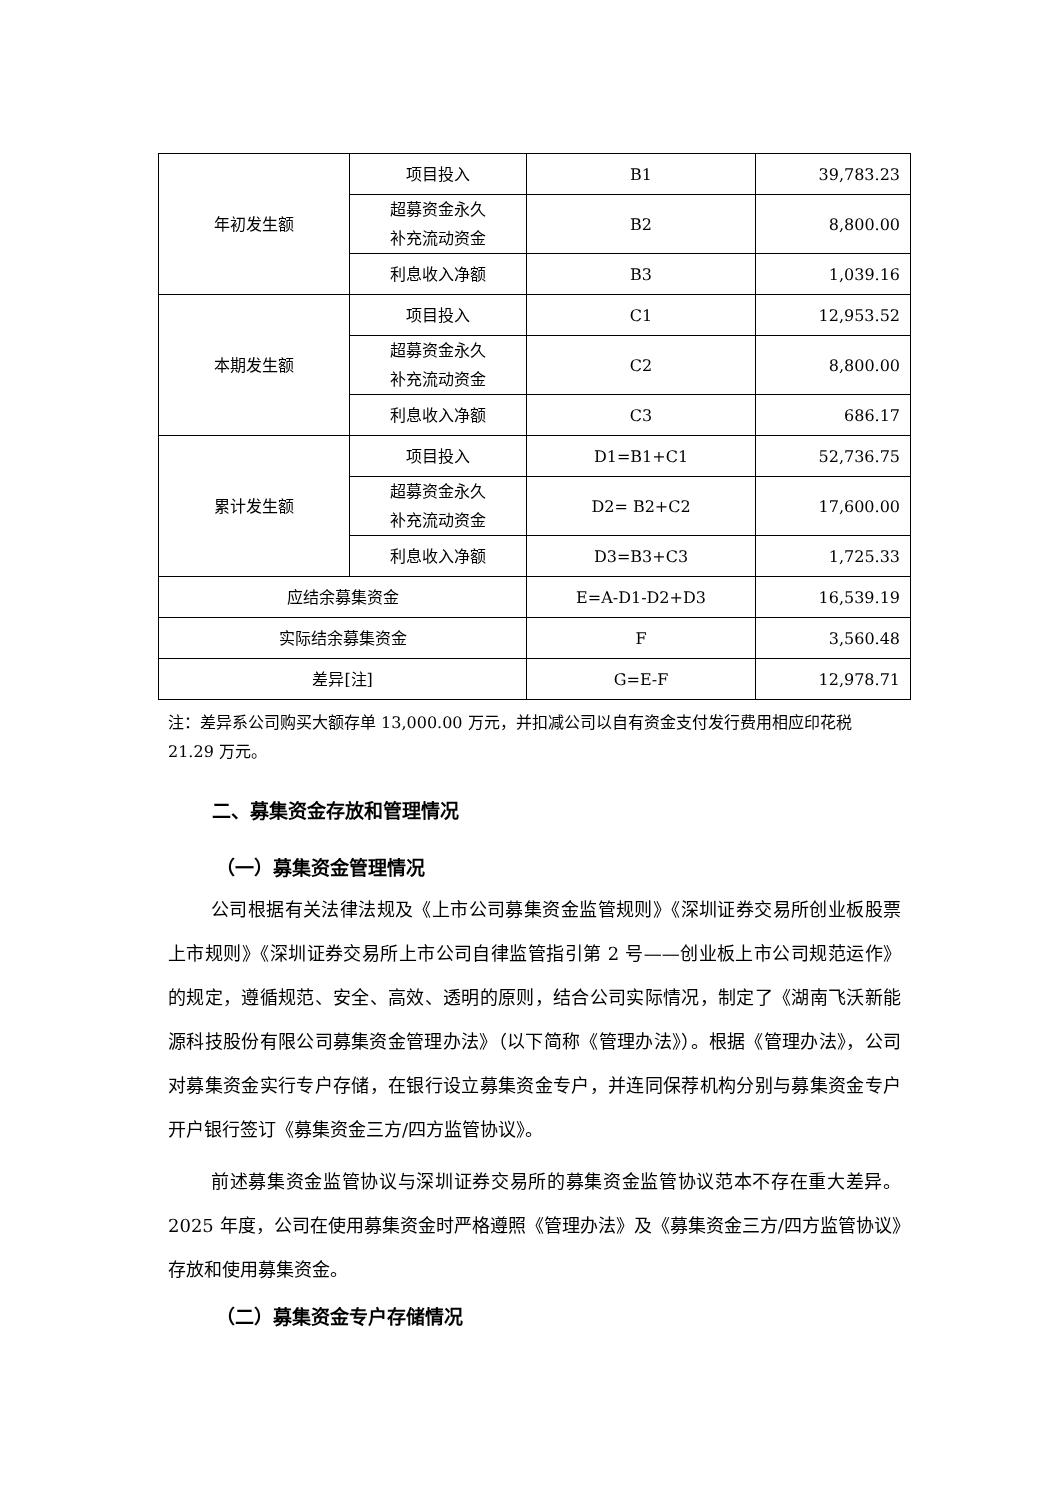| 年初发生额 | 项目投入 | B1 | 39,783.23 |
| | 超募资金永久 补充流动资金 | B2 | 8,800.00 |
| | 利息收入净额 | B3 | 1,039.16 |
| 本期发生额 | 项目投入 | C1 | 12,953.52 |
| | 超募资金永久 补充流动资金 | C2 | 8,800.00 |
| | 利息收入净额 | C3 | 686.17 |
| 累计发生额 | 项目投入 | D1=B1+C1 | 52,736.75 |
| | 超募资金永久 补充流动资金 | D2= B2+C2 | 17,600.00 |
| | 利息收入净额 | D3=B3+C3 | 1,725.33 |
| 应结余募集资金 | | E=A-D1-D2+D3 | 16,539.19 |
| 实际结余募集资金 | | F | 3,560.48 |
| 差异[注] | | G=E-F | 12,978.71 |
注：差异系公司购买大额存单 13,000.00 万元，并扣减公司以自有资金支付发行费用相应印花税 21.29 万元。
二、募集资金存放和管理情况
（一）募集资金管理情况
公司根据有关法律法规及《上市公司募集资金监管规则》《深圳证券交易所创业板股票上市规则》《深圳证券交易所上市公司自律监管指引第 2 号——创业板上市公司规范运作》的规定，遵循规范、安全、高效、透明的原则，结合公司实际情况，制定了《湖南飞沃新能源科技股份有限公司募集资金管理办法》（以下简称《管理办法》）。根据《管理办法》，公司对募集资金实行专户存储，在银行设立募集资金专户，并连同保荐机构分别与募集资金专户开户银行签订《募集资金三方/四方监管协议》。
前述募集资金监管协议与深圳证券交易所的募集资金监管协议范本不存在重大差异。2025 年度，公司在使用募集资金时严格遵照《管理办法》及《募集资金三方/四方监管协议》存放和使用募集资金。
（二）募集资金专户存储情况